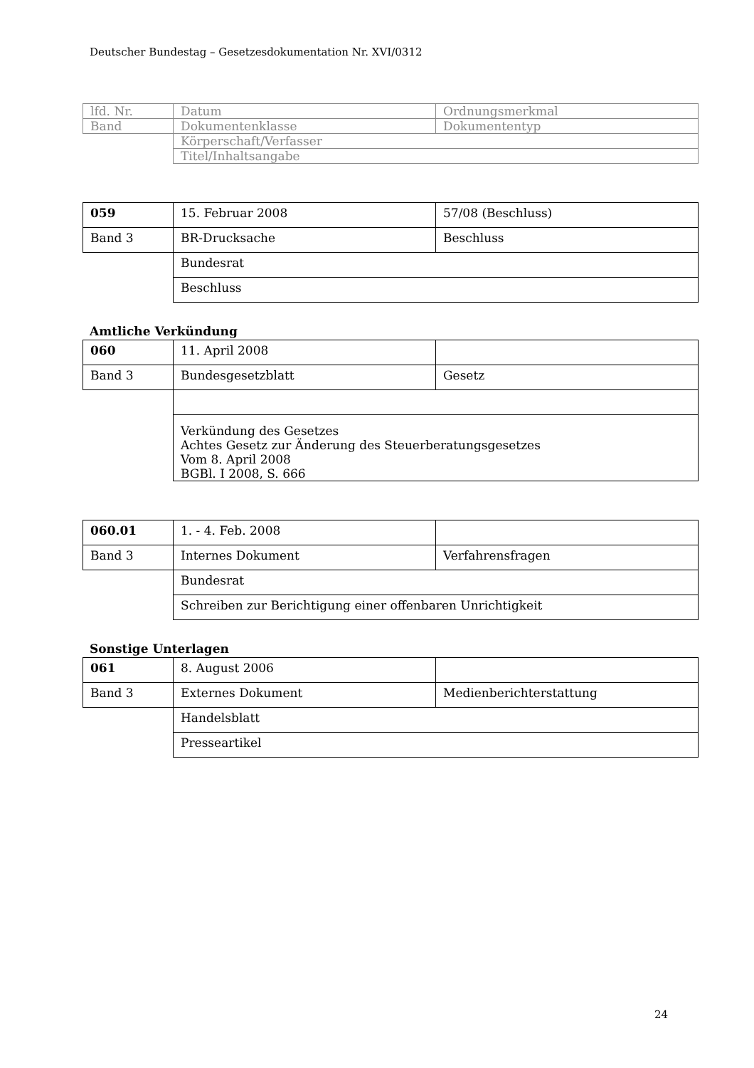Deutscher Bundestag – Gesetzesdokumentation Nr. XVI/0312
| lfd. Nr. | Datum | Ordnungsmerkmal |
| Band | Dokumentenklasse | Dokumententyp |
| | Körperschaft/Verfasser | |
| | Titel/Inhaltsangabe | |
| 059 | 15. Februar 2008 | 57/08 (Beschluss) |
| Band 3 | BR-Drucksache | Beschluss |
| | Bundesrat | |
| | Beschluss | |
Amtliche Verkündung
| 060 | 11. April 2008 | |
| Band 3 | Bundesgesetzblatt | Gesetz |
| | Verkündung des Gesetzes Achtes Gesetz zur Änderung des Steuerberatungsgesetzes Vom 8. April 2008 BGBl. I 2008, S. 666 | |
| 060.01 | 1. - 4. Feb. 2008 | |
| Band 3 | Internes Dokument | Verfahrensfragen |
| | Bundesrat | |
| | Schreiben zur Berichtigung einer offenbaren Unrichtigkeit | |
Sonstige Unterlagen
| 061 | 8. August 2006 | |
| Band 3 | Externes Dokument | Medienberichterstattung |
| | Handelsblatt | |
| | Presseartikel | |
24